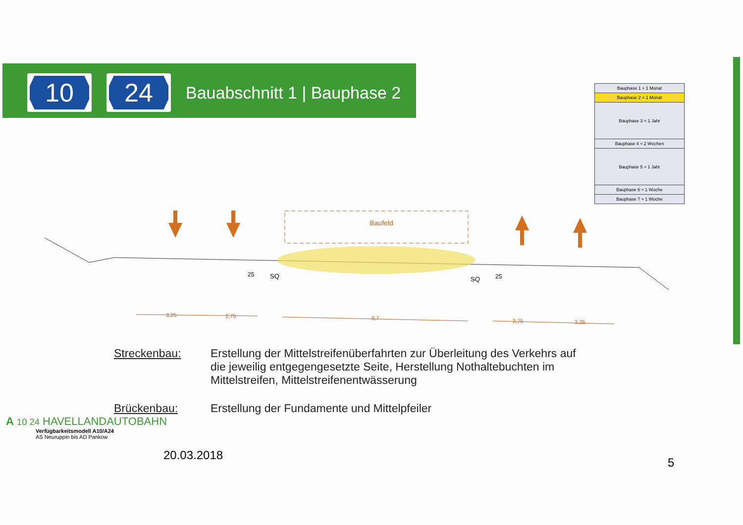10 24
Bauabschnitt 1 | Bauphase 2
| Bauphase 1 ≈ 1 Monat |
| Bauphase 2 ≈ 1 Monat |
| Bauphase 3 ≈ 1 Jahr |
| Bauphase 4 ≈ 2 Wochen |
| Bauphase 5 ≈ 1 Jahr |
| Bauphase 6 ≈ 1 Woche |
| Bauphase 7 ≈ 1 Woche |
Baufeld
25
SQ
SQ
25
3,25
2,75
9,7
2,75
3,25
Streckenbau: Erstellung der Mittelstreifenüberfahrten zur Überleitung des Verkehrs auf die jeweilig entgegengesetzte Seite, Herstellung Nothaltebuchten im Mittelstreifen, Mittelstreifenentwässerung
Brückenbau: Erstellung der Fundamente und Mittelpfeiler
A 10 24 HAVELLANDAUTOBAHN
Verfügbarkeitsmodell A10/A24
AS Neuruppin bis AD Pankow
20.03.2018
5